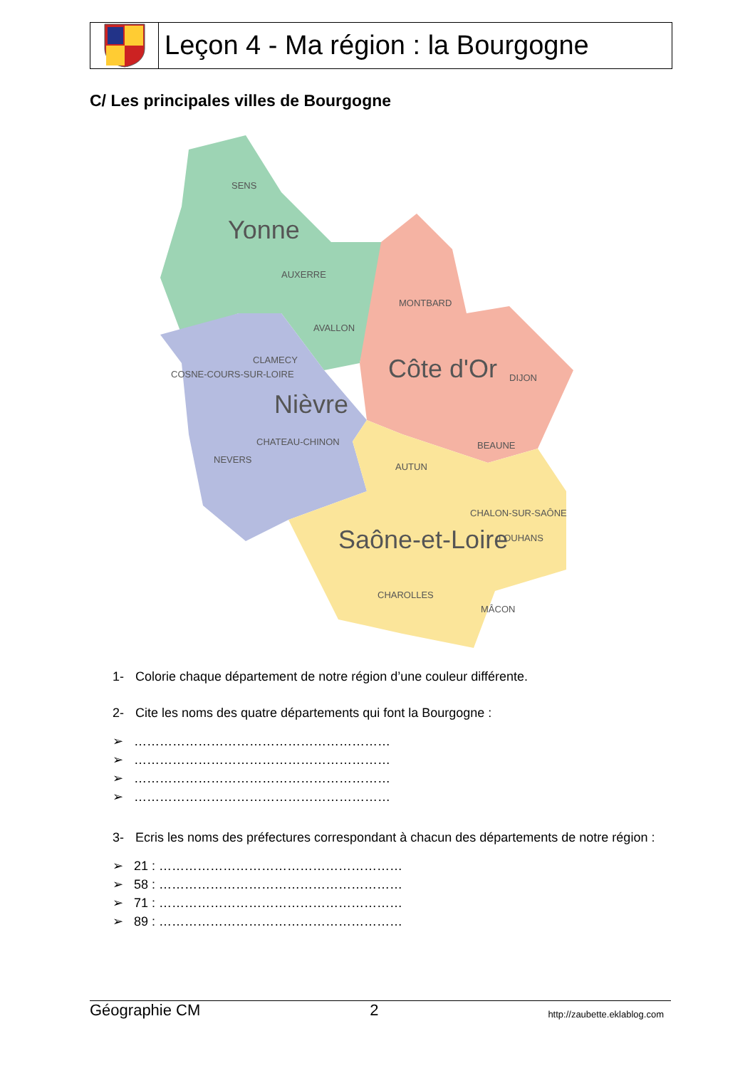Leçon 4 - Ma région : la Bourgogne
C/ Les principales villes de Bourgogne
Yonne
Côte d'Or
Nièvre
Saône-et-Loire
SENS
AUXERRE
MONTBARD
AVALLON
CLAMECY
COSNE-COURS-SUR-LOIRE
DIJON
CHATEAU-CHINON
NEVERS
BEAUNE
AUTUN
CHALON-SUR-SAÔNE
LOUHANS
CHAROLLES
MÂCON
1- Colorie chaque département de notre région d’une couleur différente.
2- Cite les noms des quatre départements qui font la Bourgogne :
➢ ……………………………………………………
➢ ……………………………………………………
➢ ……………………………………………………
➢ ……………………………………………………
3- Ecris les noms des préfectures correspondant à chacun des départements de notre région :
➢ 21 : …………………………………………………
➢ 58 : …………………………………………………
➢ 71 : …………………………………………………
➢ 89 : …………………………………………………
Géographie CM 2 http://zaubette.eklablog.com